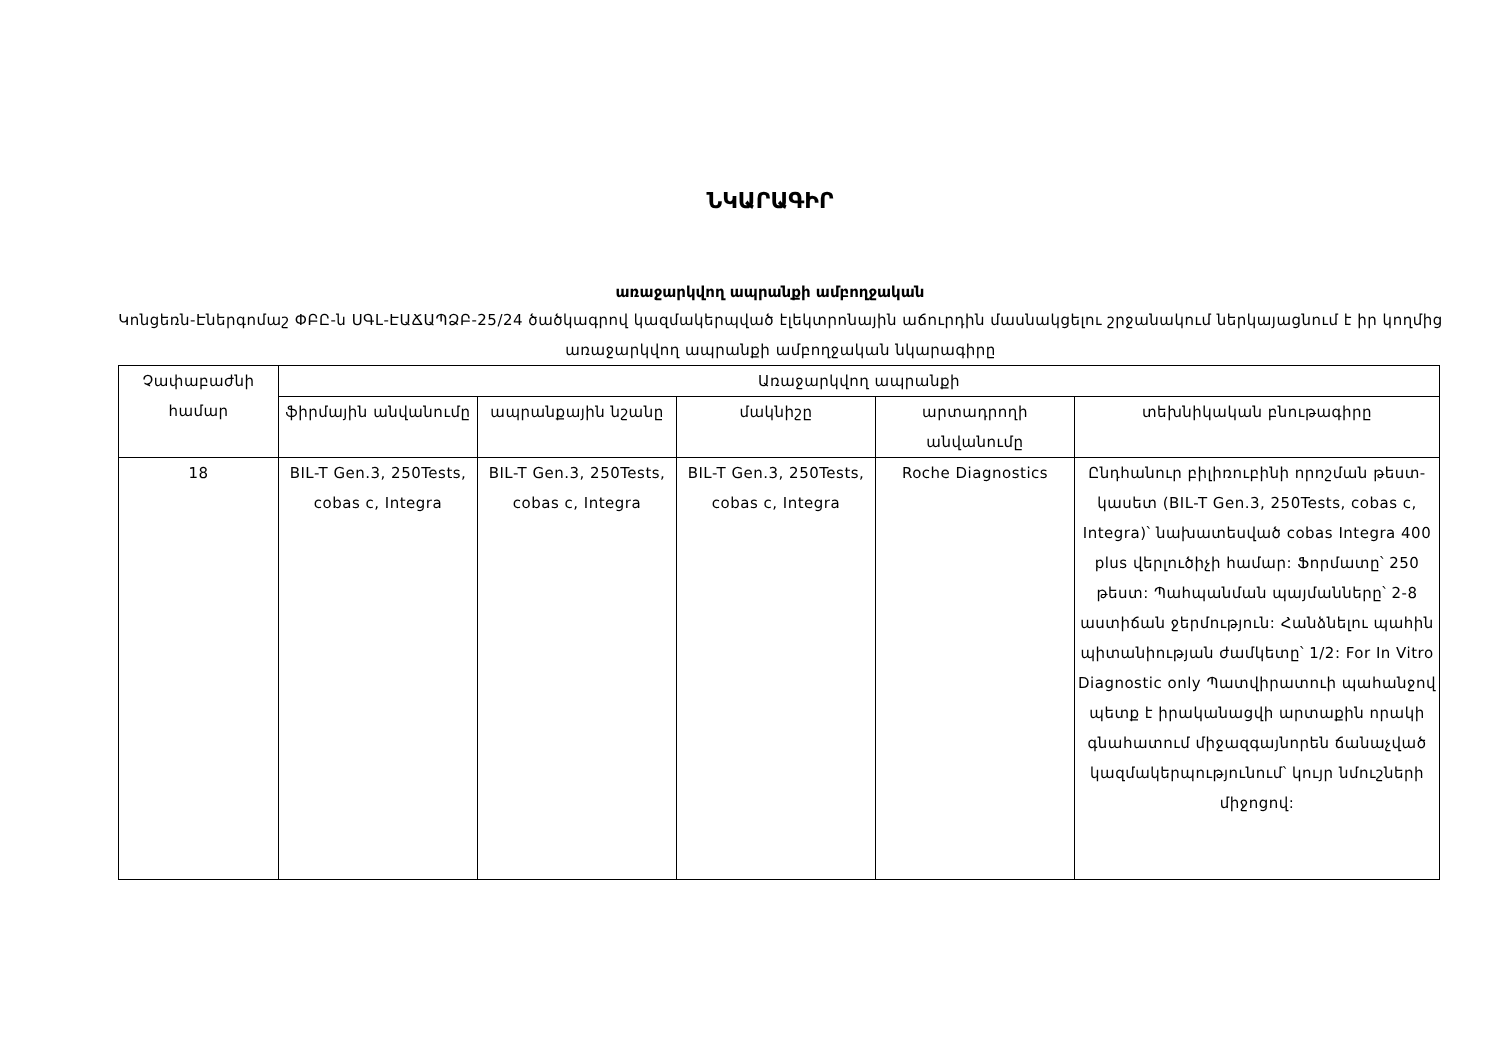ՆԿԱՐԱԳԻՐ
առաջարկվող ապրանքի ամբողջական
Կոնցեռն-Էներգոմաշ ՓԲԸ-ն ՍԳԼ-ԷԱՃԱՊՁԲ-25/24 ծածկագրով կազմակերպված էլեկտրոնային աճուրդին մասնակցելու շրջանակում ներկայացնում է իր կողմից առաջարկվող ապրանքի ամբողջական նկարագիրը
| Չափաբաժնի համար | Առաջարկվող ապրանքի | | | | |
| --- | --- | --- | --- | --- | --- |
| | ֆիրմային անվանումը | ապրանքային նշանը | մակնիշը | արտադրողի անվանումը | տեխնիկական բնութագիրը |
| 18 | BIL-T Gen.3, 250Tests, cobas c, Integra | BIL-T Gen.3, 250Tests, cobas c, Integra | BIL-T Gen.3, 250Tests, cobas c, Integra | Roche Diagnostics | Ընդհանուր բիլիռուբինի որոշման թեստ-կասետ (BIL-T Gen.3, 250Tests, cobas c, Integra)՝ նախատեսված cobas Integra 400 plus վերլուծիչի համար: Ֆորմատը՝ 250 թեստ: Պահպանման պայմանները՝ 2-8 աստիճան ջերմություն: Հանձնելու պահին պիտանիության ժամկետը՝ 1/2: For In Vitro Diagnostic only Պատվիրատուի պահանջով պետք է իրականացվի արտաքին որակի գնահատում միջազգայնորեն ճանաչված կազմակերպությունում՝ կույր նմուշների միջոցով: |